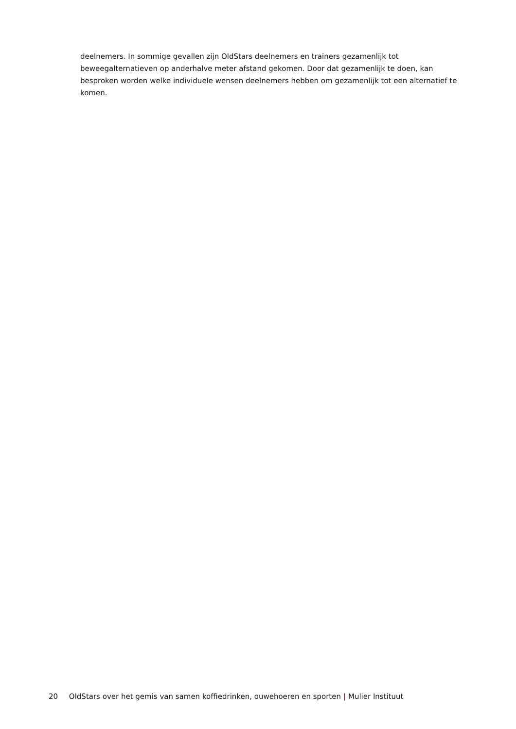deelnemers. In sommige gevallen zijn OldStars deelnemers en trainers gezamenlijk tot beweegalternatieven op anderhalve meter afstand gekomen. Door dat gezamenlijk te doen, kan besproken worden welke individuele wensen deelnemers hebben om gezamenlijk tot een alternatief te komen.
20 OldStars over het gemis van samen koffiedrinken, ouwehoeren en sporten | Mulier Instituut